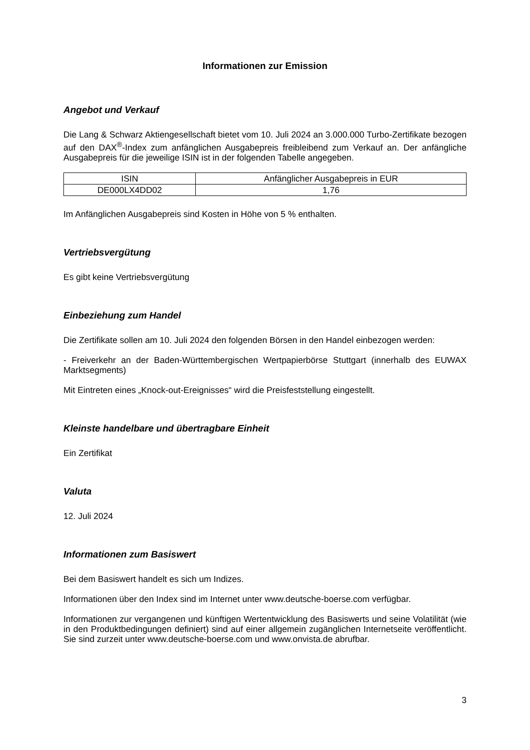Informationen zur Emission
Angebot und Verkauf
Die Lang & Schwarz Aktiengesellschaft bietet vom 10. Juli 2024 an 3.000.000 Turbo-Zertifikate bezogen auf den DAX<sup>®</sup>-Index zum anfänglichen Ausgabepreis freibleibend zum Verkauf an. Der anfängliche Ausgabepreis für die jeweilige ISIN ist in der folgenden Tabelle angegeben.
| ISIN | Anfänglicher Ausgabepreis in EUR |
| --- | --- |
| DE000LX4DD02 | 1,76 |
Im Anfänglichen Ausgabepreis sind Kosten in Höhe von 5 % enthalten.
Vertriebsvergütung
Es gibt keine Vertriebsvergütung
Einbeziehung zum Handel
Die Zertifikate sollen am 10. Juli 2024 den folgenden Börsen in den Handel einbezogen werden:
- Freiverkehr an der Baden-Württembergischen Wertpapierbörse Stuttgart (innerhalb des EUWAX Marktsegments)
Mit Eintreten eines „Knock-out-Ereignisses“ wird die Preisfeststellung eingestellt.
Kleinste handelbare und übertragbare Einheit
Ein Zertifikat
Valuta
12. Juli 2024
Informationen zum Basiswert
Bei dem Basiswert handelt es sich um Indizes.
Informationen über den Index sind im Internet unter www.deutsche-boerse.com verfügbar.
Informationen zur vergangenen und künftigen Wertentwicklung des Basiswerts und seine Volatilität (wie in den Produktbedingungen definiert) sind auf einer allgemein zugänglichen Internetseite veröffentlicht. Sie sind zurzeit unter www.deutsche-boerse.com und www.onvista.de abrufbar.
3